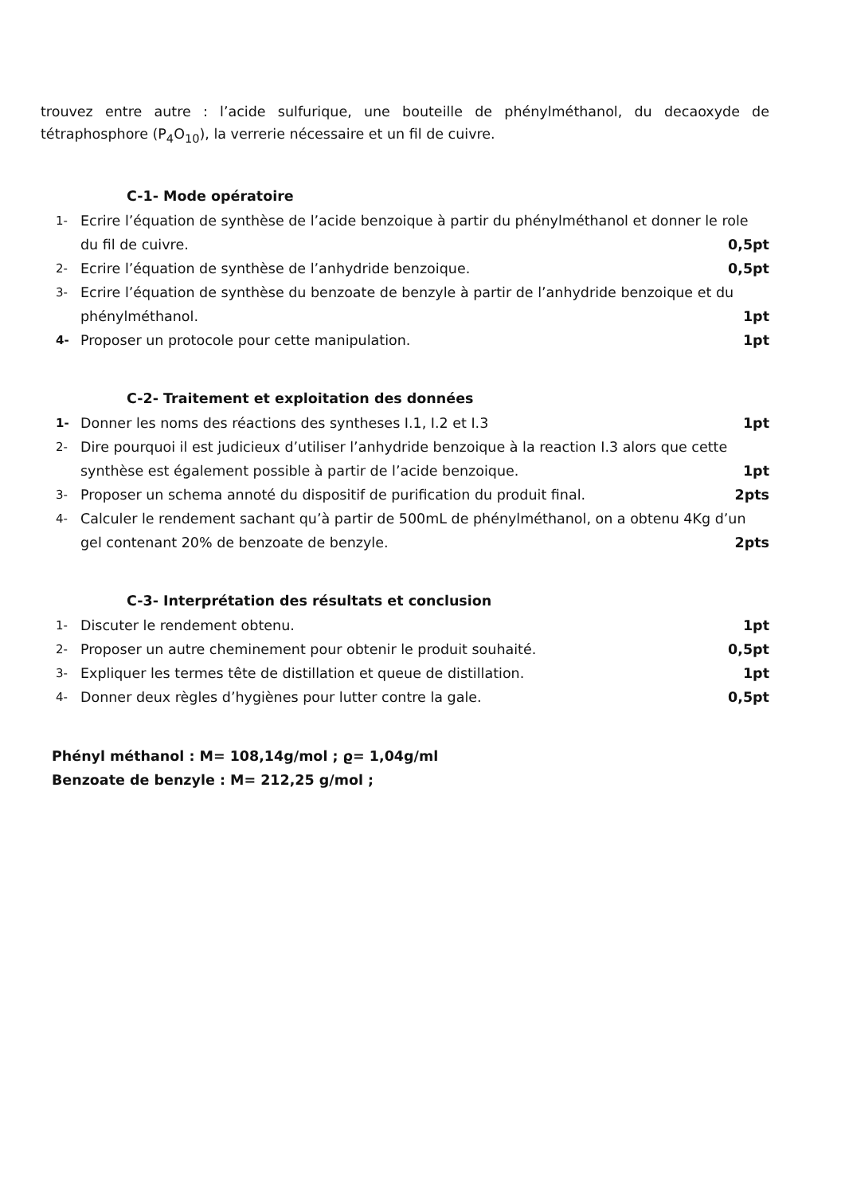trouvez entre autre : l’acide sulfurique, une bouteille de phénylméthanol, du decaoxyde de tétraphosphore (P<sub>4</sub>O<sub>10</sub>), la verrerie nécessaire et un fil de cuivre.
C-1- Mode opératoire
1- Ecrire l’équation de synthèse de l’acide benzoique à partir du phénylméthanol et donner le role du fil de cuivre. 0,5pt
2- Ecrire l’équation de synthèse de l’anhydride benzoique. 0,5pt
3- Ecrire l’équation de synthèse du benzoate de benzyle à partir de l’anhydride benzoique et du phénylméthanol. 1pt
4- Proposer un protocole pour cette manipulation. 1pt
C-2- Traitement et exploitation des données
1- Donner les noms des réactions des syntheses I.1, I.2 et I.3 1pt
2- Dire pourquoi il est judicieux d’utiliser l’anhydride benzoique à la reaction I.3 alors que cette synthèse est également possible à partir de l’acide benzoique. 1pt
3- Proposer un schema annoté du dispositif de purification du produit final. 2pts
4- Calculer le rendement sachant qu’à partir de 500mL de phénylméthanol, on a obtenu 4Kg d’un gel contenant 20% de benzoate de benzyle. 2pts
C-3- Interprétation des résultats et conclusion
1- Discuter le rendement obtenu. 1pt
2- Proposer un autre cheminement pour obtenir le produit souhaité. 0,5pt
3- Expliquer les termes tête de distillation et queue de distillation. 1pt
4- Donner deux règles d’hygiènes pour lutter contre la gale. 0,5pt
Phényl méthanol : M= 108,14g/mol ; ϱ= 1,04g/ml
Benzoate de benzyle : M= 212,25 g/mol ;